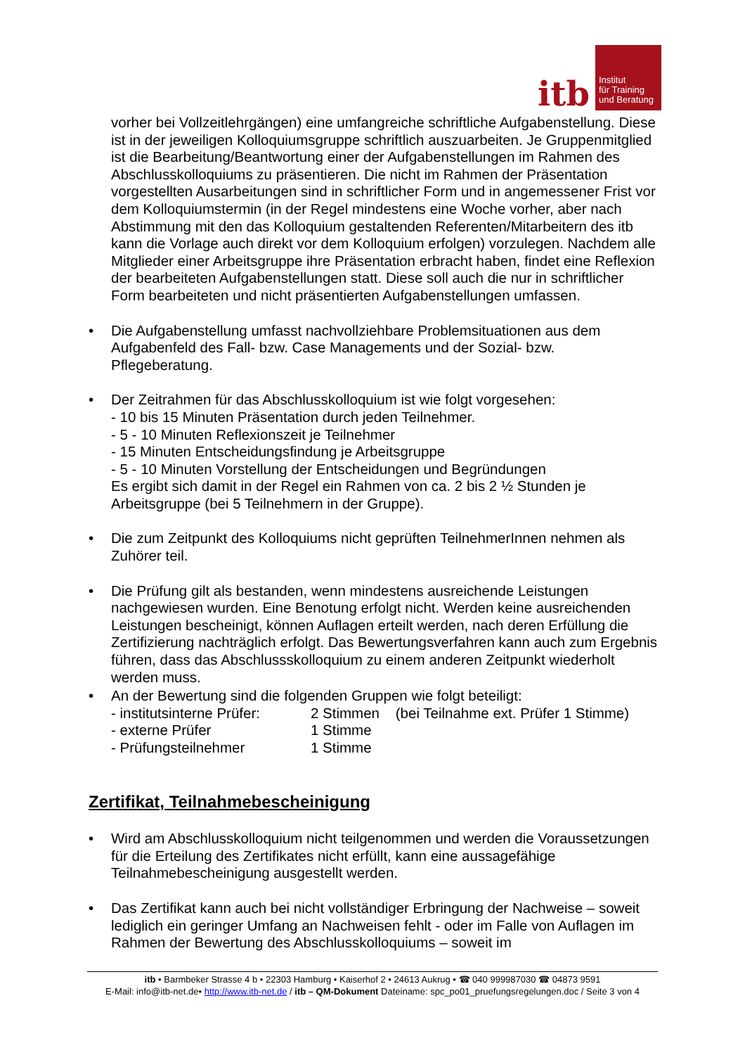itb
Institut
für Training
und Beratung
vorher bei Vollzeitlehrgängen) eine umfangreiche schriftliche Aufgabenstellung. Diese ist in der jeweiligen Kolloquiumsgruppe schriftlich auszuarbeiten. Je Gruppenmitglied ist die Bearbeitung/Beantwortung einer der Aufgabenstellungen im Rahmen des Abschlusskolloquiums zu präsentieren. Die nicht im Rahmen der Präsentation vorgestellten Ausarbeitungen sind in schriftlicher Form und in angemessener Frist vor dem Kolloquiumstermin (in der Regel mindestens eine Woche vorher, aber nach Abstimmung mit den das Kolloquium gestaltenden Referenten/Mitarbeitern des itb kann die Vorlage auch direkt vor dem Kolloquium erfolgen) vorzulegen. Nachdem alle Mitglieder einer Arbeitsgruppe ihre Präsentation erbracht haben, findet eine Reflexion der bearbeiteten Aufgabenstellungen statt. Diese soll auch die nur in schriftlicher Form bearbeiteten und nicht präsentierten Aufgabenstellungen umfassen.
• Die Aufgabenstellung umfasst nachvollziehbare Problemsituationen aus dem Aufgabenfeld des Fall- bzw. Case Managements und der Sozial- bzw. Pflegeberatung.
• Der Zeitrahmen für das Abschlusskolloquium ist wie folgt vorgesehen:
- 10 bis 15 Minuten Präsentation durch jeden Teilnehmer.
- 5 - 10 Minuten Reflexionszeit je Teilnehmer
- 15 Minuten Entscheidungsfindung je Arbeitsgruppe
- 5 - 10 Minuten Vorstellung der Entscheidungen und Begründungen
Es ergibt sich damit in der Regel ein Rahmen von ca. 2 bis 2 ½ Stunden je Arbeitsgruppe (bei 5 Teilnehmern in der Gruppe).
• Die zum Zeitpunkt des Kolloquiums nicht geprüften TeilnehmerInnen nehmen als Zuhörer teil.
• Die Prüfung gilt als bestanden, wenn mindestens ausreichende Leistungen nachgewiesen wurden. Eine Benotung erfolgt nicht. Werden keine ausreichenden Leistungen bescheinigt, können Auflagen erteilt werden, nach deren Erfüllung die Zertifizierung nachträglich erfolgt. Das Bewertungsverfahren kann auch zum Ergebnis führen, dass das Abschlussskolloquium zu einem anderen Zeitpunkt wiederholt werden muss.
• An der Bewertung sind die folgenden Gruppen wie folgt beteiligt:
| - institutsinterne Prüfer: | 2 Stimmen (bei Teilnahme ext. Prüfer 1 Stimme) |
| - externe Prüfer | 1 Stimme |
| - Prüfungsteilnehmer | 1 Stimme |
Zertifikat, Teilnahmebescheinigung
• Wird am Abschlusskolloquium nicht teilgenommen und werden die Voraussetzungen für die Erteilung des Zertifikates nicht erfüllt, kann eine aussagefähige Teilnahmebescheinigung ausgestellt werden.
• Das Zertifikat kann auch bei nicht vollständiger Erbringung der Nachweise – soweit lediglich ein geringer Umfang an Nachweisen fehlt - oder im Falle von Auflagen im Rahmen der Bewertung des Abschlusskolloquiums – soweit im
itb • Barmbeker Strasse 4 b • 22303 Hamburg • Kaiserhof 2 • 24613 Aukrug • ☎ 040 999987030 ☎ 04873 9591
E-Mail: info@itb-net.de• http://www.itb-net.de / itb – QM-Dokument Dateiname: spc_po01_pruefungsregelungen.doc / Seite 3 von 4